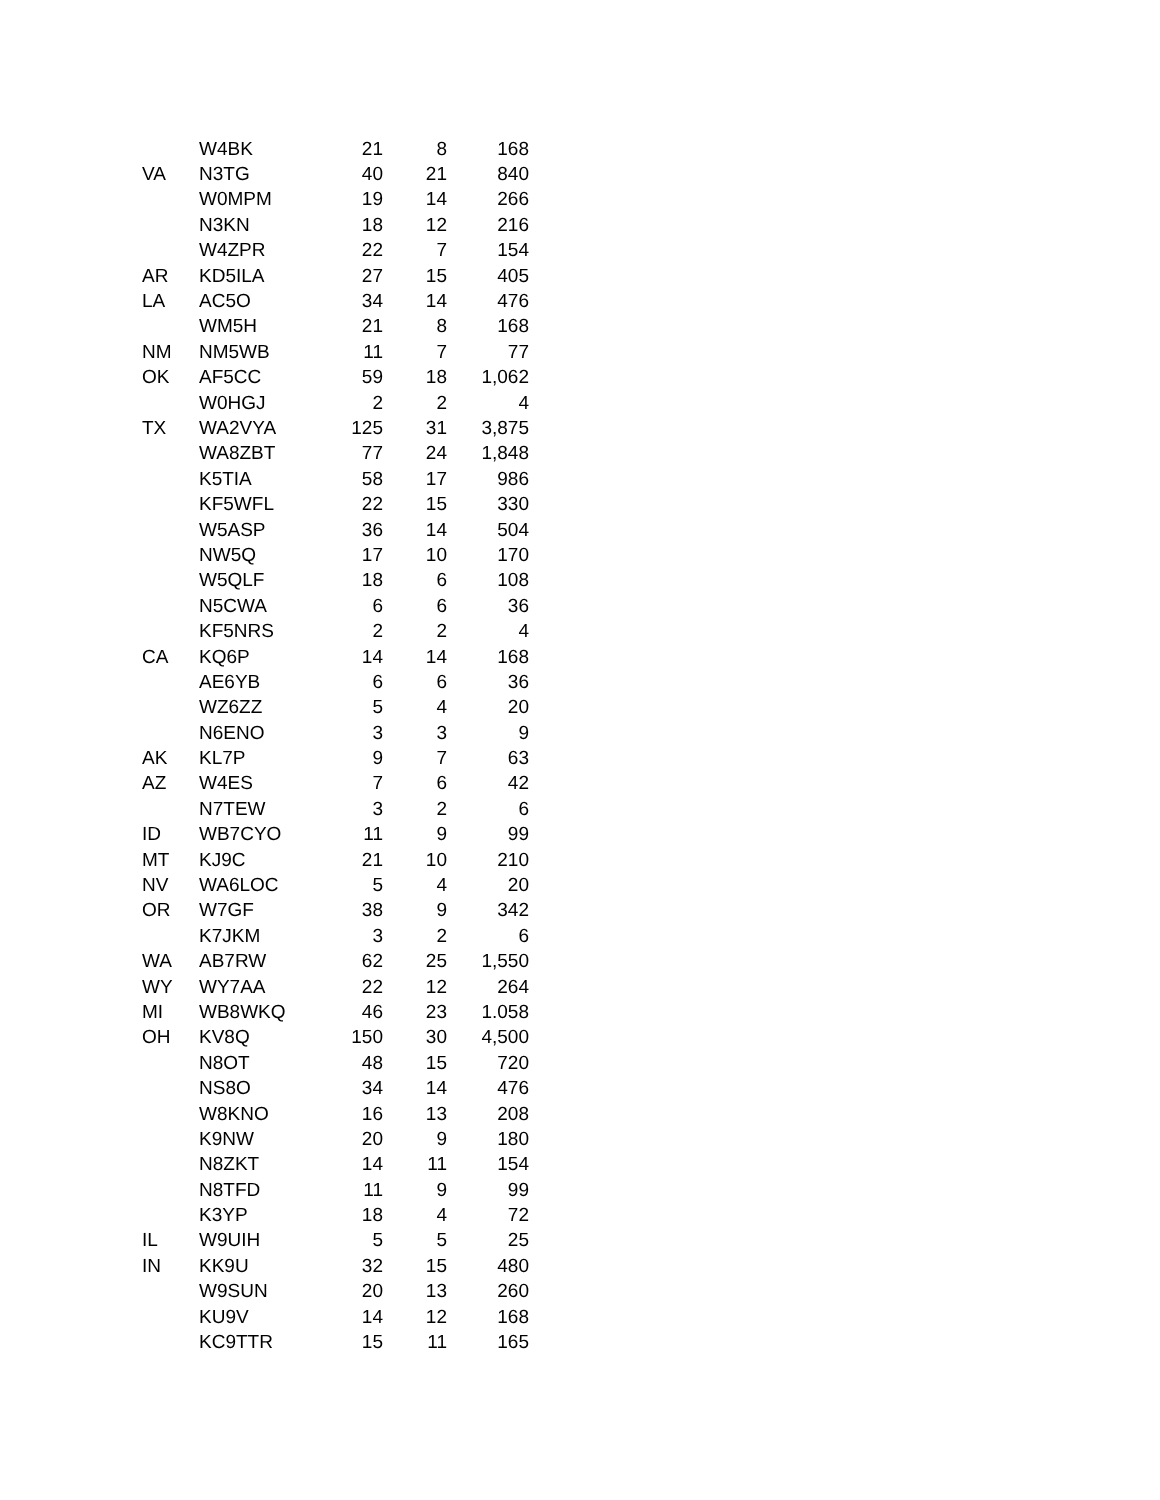| | W4BK | 21 | 8 | 168 |
| VA | N3TG | 40 | 21 | 840 |
| | W0MPM | 19 | 14 | 266 |
| | N3KN | 18 | 12 | 216 |
| | W4ZPR | 22 | 7 | 154 |
| AR | KD5ILA | 27 | 15 | 405 |
| LA | AC5O | 34 | 14 | 476 |
| | WM5H | 21 | 8 | 168 |
| NM | NM5WB | 11 | 7 | 77 |
| OK | AF5CC | 59 | 18 | 1,062 |
| | W0HGJ | 2 | 2 | 4 |
| TX | WA2VYA | 125 | 31 | 3,875 |
| | WA8ZBT | 77 | 24 | 1,848 |
| | K5TIA | 58 | 17 | 986 |
| | KF5WFL | 22 | 15 | 330 |
| | W5ASP | 36 | 14 | 504 |
| | NW5Q | 17 | 10 | 170 |
| | W5QLF | 18 | 6 | 108 |
| | N5CWA | 6 | 6 | 36 |
| | KF5NRS | 2 | 2 | 4 |
| CA | KQ6P | 14 | 14 | 168 |
| | AE6YB | 6 | 6 | 36 |
| | WZ6ZZ | 5 | 4 | 20 |
| | N6ENO | 3 | 3 | 9 |
| AK | KL7P | 9 | 7 | 63 |
| AZ | W4ES | 7 | 6 | 42 |
| | N7TEW | 3 | 2 | 6 |
| ID | WB7CYO | 11 | 9 | 99 |
| MT | KJ9C | 21 | 10 | 210 |
| NV | WA6LOC | 5 | 4 | 20 |
| OR | W7GF | 38 | 9 | 342 |
| | K7JKM | 3 | 2 | 6 |
| WA | AB7RW | 62 | 25 | 1,550 |
| WY | WY7AA | 22 | 12 | 264 |
| MI | WB8WKQ | 46 | 23 | 1.058 |
| OH | KV8Q | 150 | 30 | 4,500 |
| | N8OT | 48 | 15 | 720 |
| | NS8O | 34 | 14 | 476 |
| | W8KNO | 16 | 13 | 208 |
| | K9NW | 20 | 9 | 180 |
| | N8ZKT | 14 | 11 | 154 |
| | N8TFD | 11 | 9 | 99 |
| | K3YP | 18 | 4 | 72 |
| IL | W9UIH | 5 | 5 | 25 |
| IN | KK9U | 32 | 15 | 480 |
| | W9SUN | 20 | 13 | 260 |
| | KU9V | 14 | 12 | 168 |
| | KC9TTR | 15 | 11 | 165 |